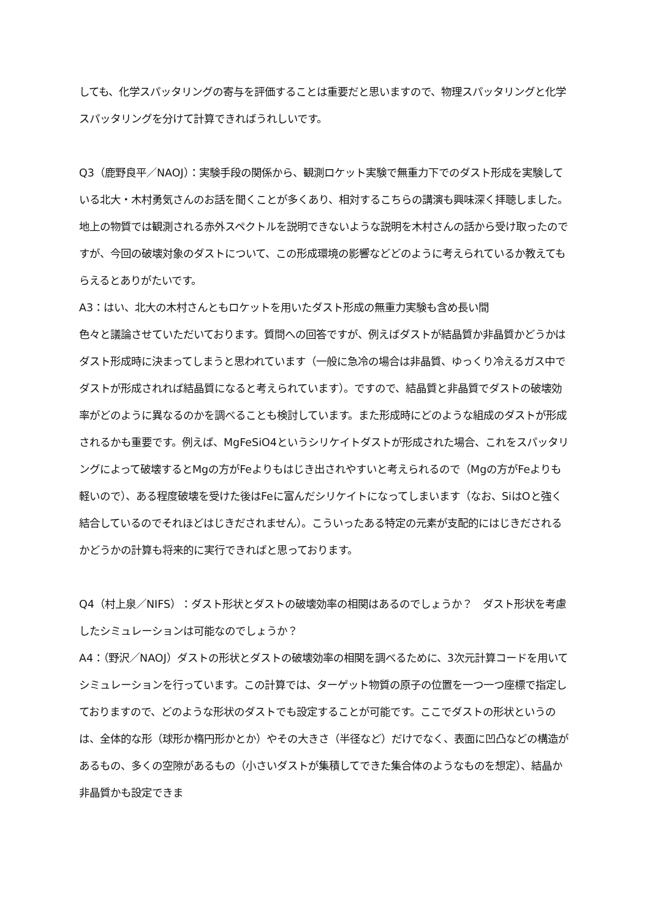しても、化学スパッタリングの寄与を評価することは重要だと思いますので、物理スパッタリングと化学スパッタリングを分けて計算できればうれしいです。
Q3（鹿野良平／NAOJ）：実験手段の関係から、観測ロケット実験で無重力下でのダスト形成を実験している北大・木村勇気さんのお話を聞くことが多くあり、相対するこちらの講演も興味深く拝聴しました。地上の物質では観測される赤外スペクトルを説明できないような説明を木村さんの話から受け取ったのですが、今回の破壊対象のダストについて、この形成環境の影響などどのように考えられているか教えてもらえるとありがたいです。
A3：はい、北大の木村さんともロケットを用いたダスト形成の無重力実験も含め長い間
色々と議論させていただいております。質問への回答ですが、例えばダストが結晶質か非晶質かどうかはダスト形成時に決まってしまうと思われています（一般に急冷の場合は非晶質、ゆっくり冷えるガス中でダストが形成されれば結晶質になると考えられています）。ですので、結晶質と非晶質でダストの破壊効率がどのように異なるのかを調べることも検討しています。また形成時にどのような組成のダストが形成されるかも重要です。例えば、MgFeSiO4というシリケイトダストが形成された場合、これをスパッタリングによって破壊するとMgの方がFeよりもはじき出されやすいと考えられるので（Mgの方がFeよりも軽いので）、ある程度破壊を受けた後はFeに富んだシリケイトになってしまいます（なお、SiはOと強く結合しているのでそれほどはじきだされません）。こういったある特定の元素が支配的にはじきだされるかどうかの計算も将来的に実行できればと思っております。
Q4（村上泉／NIFS）：ダスト形状とダストの破壊効率の相関はあるのでしょうか？　ダスト形状を考慮したシミュレーションは可能なのでしょうか？
A4：（野沢／NAOJ）ダストの形状とダストの破壊効率の相関を調べるために、3次元計算コードを用いてシミュレーションを行っています。この計算では、ターゲット物質の原子の位置を一つ一つ座標で指定しておりますので、どのような形状のダストでも設定することが可能です。ここでダストの形状というのは、全体的な形（球形か楕円形かとか）やその大きさ（半径など）だけでなく、表面に凹凸などの構造があるもの、多くの空隙があるもの（小さいダストが集積してできた集合体のようなものを想定）、結晶か非晶質かも設定できま